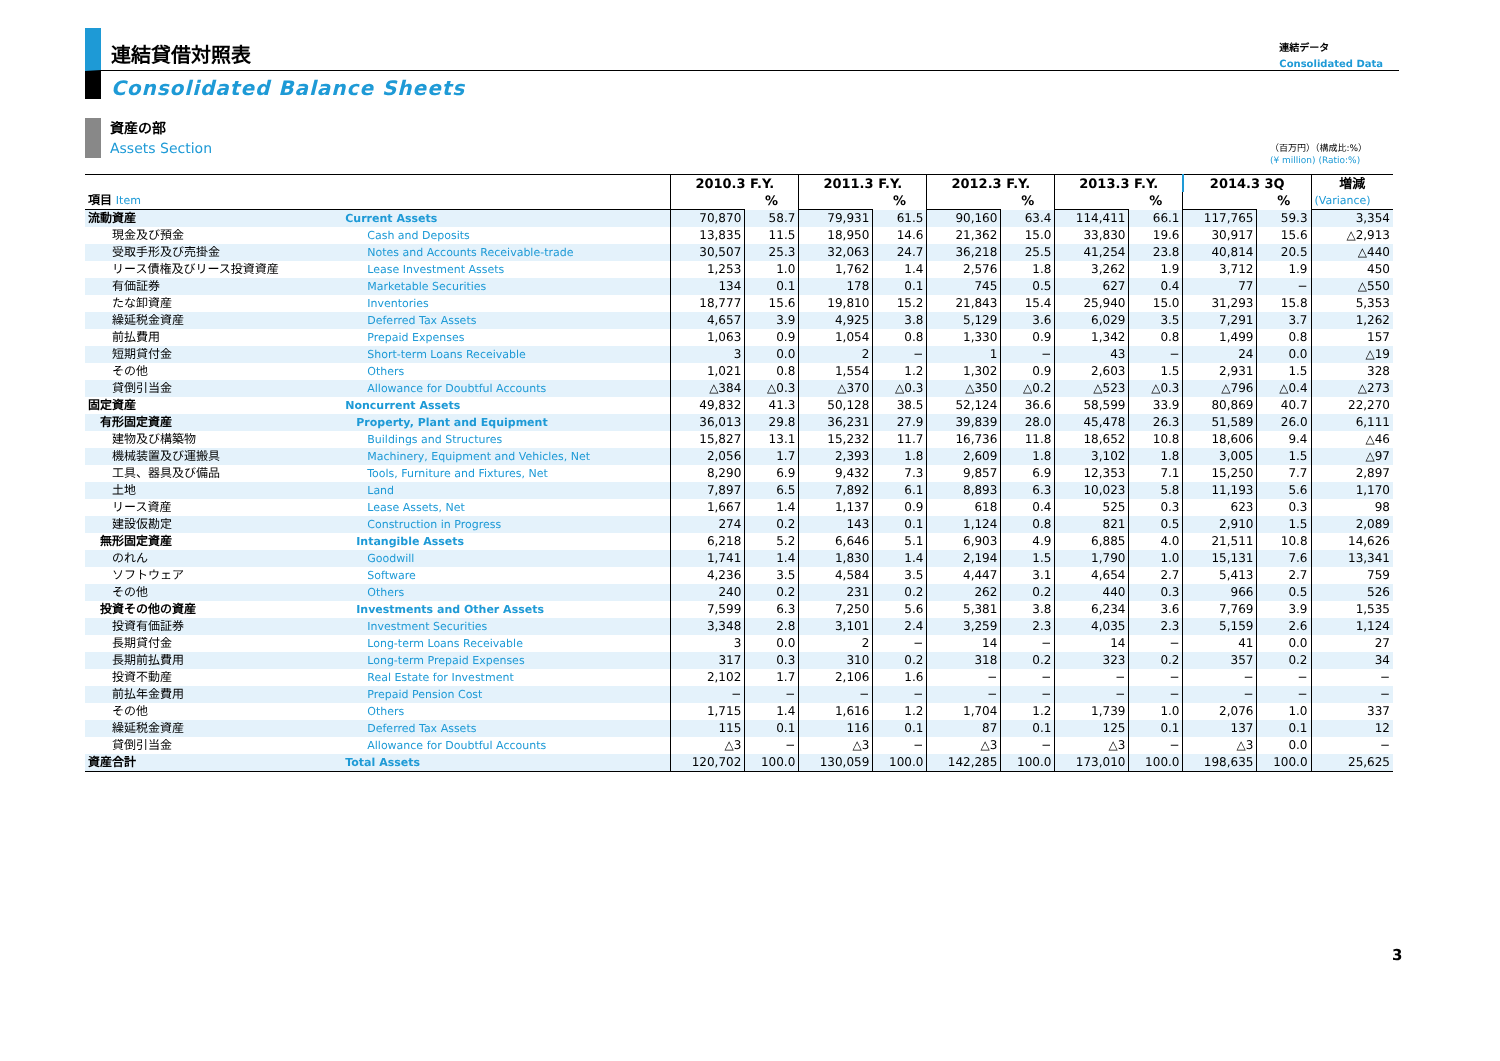連結貸借対照表
Consolidated Balance Sheets
連結データ
Consolidated Data
資産の部
Assets Section
（百万円）（構成比:%）
(¥ million) (Ratio:%)
| | | 2010.3 F.Y. | | 2011.3 F.Y. | | 2012.3 F.Y. | | 2013.3 F.Y. | | 2014.3 3Q | | 増減 |
| --- | --- | --- | --- | --- | --- | --- | --- | --- | --- | --- | --- | --- |
| 項目 Item | | | % | | % | | % | | % | | % | (Variance) |
| 流動資産 | Current Assets | 70,870 | 58.7 | 79,931 | 61.5 | 90,160 | 63.4 | 114,411 | 66.1 | 117,765 | 59.3 | 3,354 |
| 現金及び預金 | Cash and Deposits | 13,835 | 11.5 | 18,950 | 14.6 | 21,362 | 15.0 | 33,830 | 19.6 | 30,917 | 15.6 | △2,913 |
| 受取手形及び売掛金 | Notes and Accounts Receivable-trade | 30,507 | 25.3 | 32,063 | 24.7 | 36,218 | 25.5 | 41,254 | 23.8 | 40,814 | 20.5 | △440 |
| リース債権及びリース投資資産 | Lease Investment Assets | 1,253 | 1.0 | 1,762 | 1.4 | 2,576 | 1.8 | 3,262 | 1.9 | 3,712 | 1.9 | 450 |
| 有価証券 | Marketable Securities | 134 | 0.1 | 178 | 0.1 | 745 | 0.5 | 627 | 0.4 | 77 | − | △550 |
| たな卸資産 | Inventories | 18,777 | 15.6 | 19,810 | 15.2 | 21,843 | 15.4 | 25,940 | 15.0 | 31,293 | 15.8 | 5,353 |
| 繰延税金資産 | Deferred Tax Assets | 4,657 | 3.9 | 4,925 | 3.8 | 5,129 | 3.6 | 6,029 | 3.5 | 7,291 | 3.7 | 1,262 |
| 前払費用 | Prepaid Expenses | 1,063 | 0.9 | 1,054 | 0.8 | 1,330 | 0.9 | 1,342 | 0.8 | 1,499 | 0.8 | 157 |
| 短期貸付金 | Short-term Loans Receivable | 3 | 0.0 | 2 | − | 1 | − | 43 | − | 24 | 0.0 | △19 |
| その他 | Others | 1,021 | 0.8 | 1,554 | 1.2 | 1,302 | 0.9 | 2,603 | 1.5 | 2,931 | 1.5 | 328 |
| 貸倒引当金 | Allowance for Doubtful Accounts | △384 | △0.3 | △370 | △0.3 | △350 | △0.2 | △523 | △0.3 | △796 | △0.4 | △273 |
| 固定資産 | Noncurrent Assets | 49,832 | 41.3 | 50,128 | 38.5 | 52,124 | 36.6 | 58,599 | 33.9 | 80,869 | 40.7 | 22,270 |
| 有形固定資産 | Property, Plant and Equipment | 36,013 | 29.8 | 36,231 | 27.9 | 39,839 | 28.0 | 45,478 | 26.3 | 51,589 | 26.0 | 6,111 |
| 建物及び構築物 | Buildings and Structures | 15,827 | 13.1 | 15,232 | 11.7 | 16,736 | 11.8 | 18,652 | 10.8 | 18,606 | 9.4 | △46 |
| 機械装置及び運搬具 | Machinery, Equipment and Vehicles, Net | 2,056 | 1.7 | 2,393 | 1.8 | 2,609 | 1.8 | 3,102 | 1.8 | 3,005 | 1.5 | △97 |
| 工具、器具及び備品 | Tools, Furniture and Fixtures, Net | 8,290 | 6.9 | 9,432 | 7.3 | 9,857 | 6.9 | 12,353 | 7.1 | 15,250 | 7.7 | 2,897 |
| 土地 | Land | 7,897 | 6.5 | 7,892 | 6.1 | 8,893 | 6.3 | 10,023 | 5.8 | 11,193 | 5.6 | 1,170 |
| リース資産 | Lease Assets, Net | 1,667 | 1.4 | 1,137 | 0.9 | 618 | 0.4 | 525 | 0.3 | 623 | 0.3 | 98 |
| 建設仮勘定 | Construction in Progress | 274 | 0.2 | 143 | 0.1 | 1,124 | 0.8 | 821 | 0.5 | 2,910 | 1.5 | 2,089 |
| 無形固定資産 | Intangible Assets | 6,218 | 5.2 | 6,646 | 5.1 | 6,903 | 4.9 | 6,885 | 4.0 | 21,511 | 10.8 | 14,626 |
| のれん | Goodwill | 1,741 | 1.4 | 1,830 | 1.4 | 2,194 | 1.5 | 1,790 | 1.0 | 15,131 | 7.6 | 13,341 |
| ソフトウェア | Software | 4,236 | 3.5 | 4,584 | 3.5 | 4,447 | 3.1 | 4,654 | 2.7 | 5,413 | 2.7 | 759 |
| その他 | Others | 240 | 0.2 | 231 | 0.2 | 262 | 0.2 | 440 | 0.3 | 966 | 0.5 | 526 |
| 投資その他の資産 | Investments and Other Assets | 7,599 | 6.3 | 7,250 | 5.6 | 5,381 | 3.8 | 6,234 | 3.6 | 7,769 | 3.9 | 1,535 |
| 投資有価証券 | Investment Securities | 3,348 | 2.8 | 3,101 | 2.4 | 3,259 | 2.3 | 4,035 | 2.3 | 5,159 | 2.6 | 1,124 |
| 長期貸付金 | Long-term Loans Receivable | 3 | 0.0 | 2 | − | 14 | − | 14 | − | 41 | 0.0 | 27 |
| 長期前払費用 | Long-term Prepaid Expenses | 317 | 0.3 | 310 | 0.2 | 318 | 0.2 | 323 | 0.2 | 357 | 0.2 | 34 |
| 投資不動産 | Real Estate for Investment | 2,102 | 1.7 | 2,106 | 1.6 | − | − | − | − | − | − | − |
| 前払年金費用 | Prepaid Pension Cost | − | − | − | − | − | − | − | − | − | − | − |
| その他 | Others | 1,715 | 1.4 | 1,616 | 1.2 | 1,704 | 1.2 | 1,739 | 1.0 | 2,076 | 1.0 | 337 |
| 繰延税金資産 | Deferred Tax Assets | 115 | 0.1 | 116 | 0.1 | 87 | 0.1 | 125 | 0.1 | 137 | 0.1 | 12 |
| 貸倒引当金 | Allowance for Doubtful Accounts | △3 | − | △3 | − | △3 | − | △3 | − | △3 | 0.0 | − |
| 資産合計 | Total Assets | 120,702 | 100.0 | 130,059 | 100.0 | 142,285 | 100.0 | 173,010 | 100.0 | 198,635 | 100.0 | 25,625 |
3